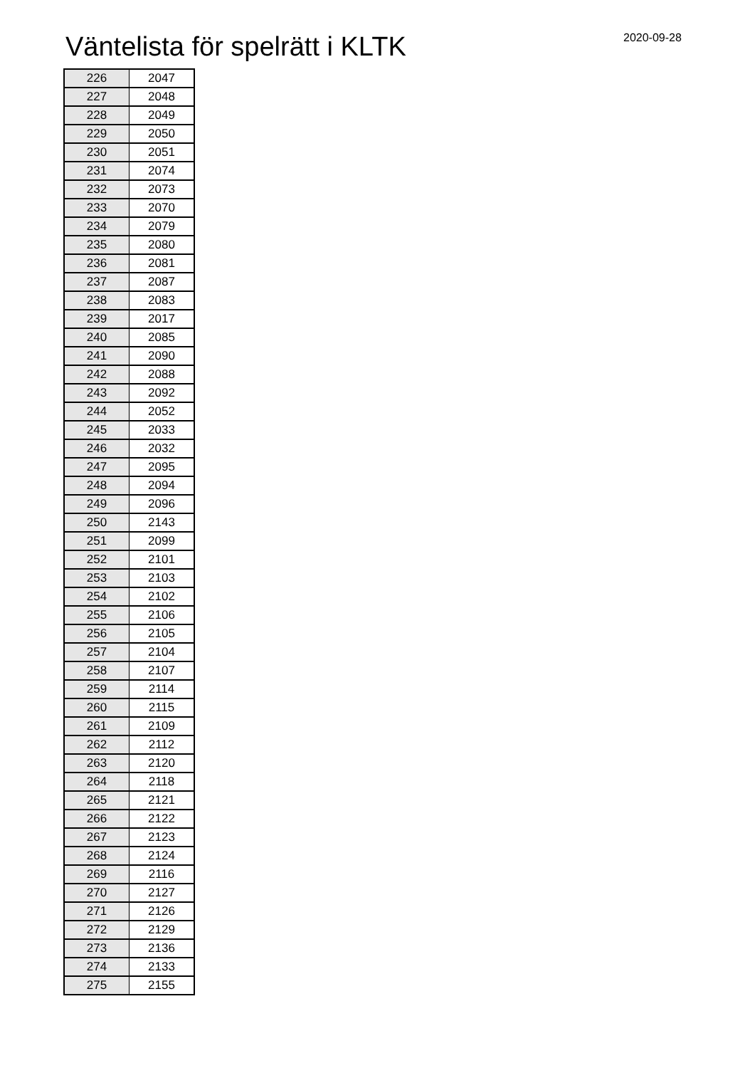Väntelista för spelrätt i KLTK 2020-09-28
| 226 | 2047 |
| 227 | 2048 |
| 228 | 2049 |
| 229 | 2050 |
| 230 | 2051 |
| 231 | 2074 |
| 232 | 2073 |
| 233 | 2070 |
| 234 | 2079 |
| 235 | 2080 |
| 236 | 2081 |
| 237 | 2087 |
| 238 | 2083 |
| 239 | 2017 |
| 240 | 2085 |
| 241 | 2090 |
| 242 | 2088 |
| 243 | 2092 |
| 244 | 2052 |
| 245 | 2033 |
| 246 | 2032 |
| 247 | 2095 |
| 248 | 2094 |
| 249 | 2096 |
| 250 | 2143 |
| 251 | 2099 |
| 252 | 2101 |
| 253 | 2103 |
| 254 | 2102 |
| 255 | 2106 |
| 256 | 2105 |
| 257 | 2104 |
| 258 | 2107 |
| 259 | 2114 |
| 260 | 2115 |
| 261 | 2109 |
| 262 | 2112 |
| 263 | 2120 |
| 264 | 2118 |
| 265 | 2121 |
| 266 | 2122 |
| 267 | 2123 |
| 268 | 2124 |
| 269 | 2116 |
| 270 | 2127 |
| 271 | 2126 |
| 272 | 2129 |
| 273 | 2136 |
| 274 | 2133 |
| 275 | 2155 |